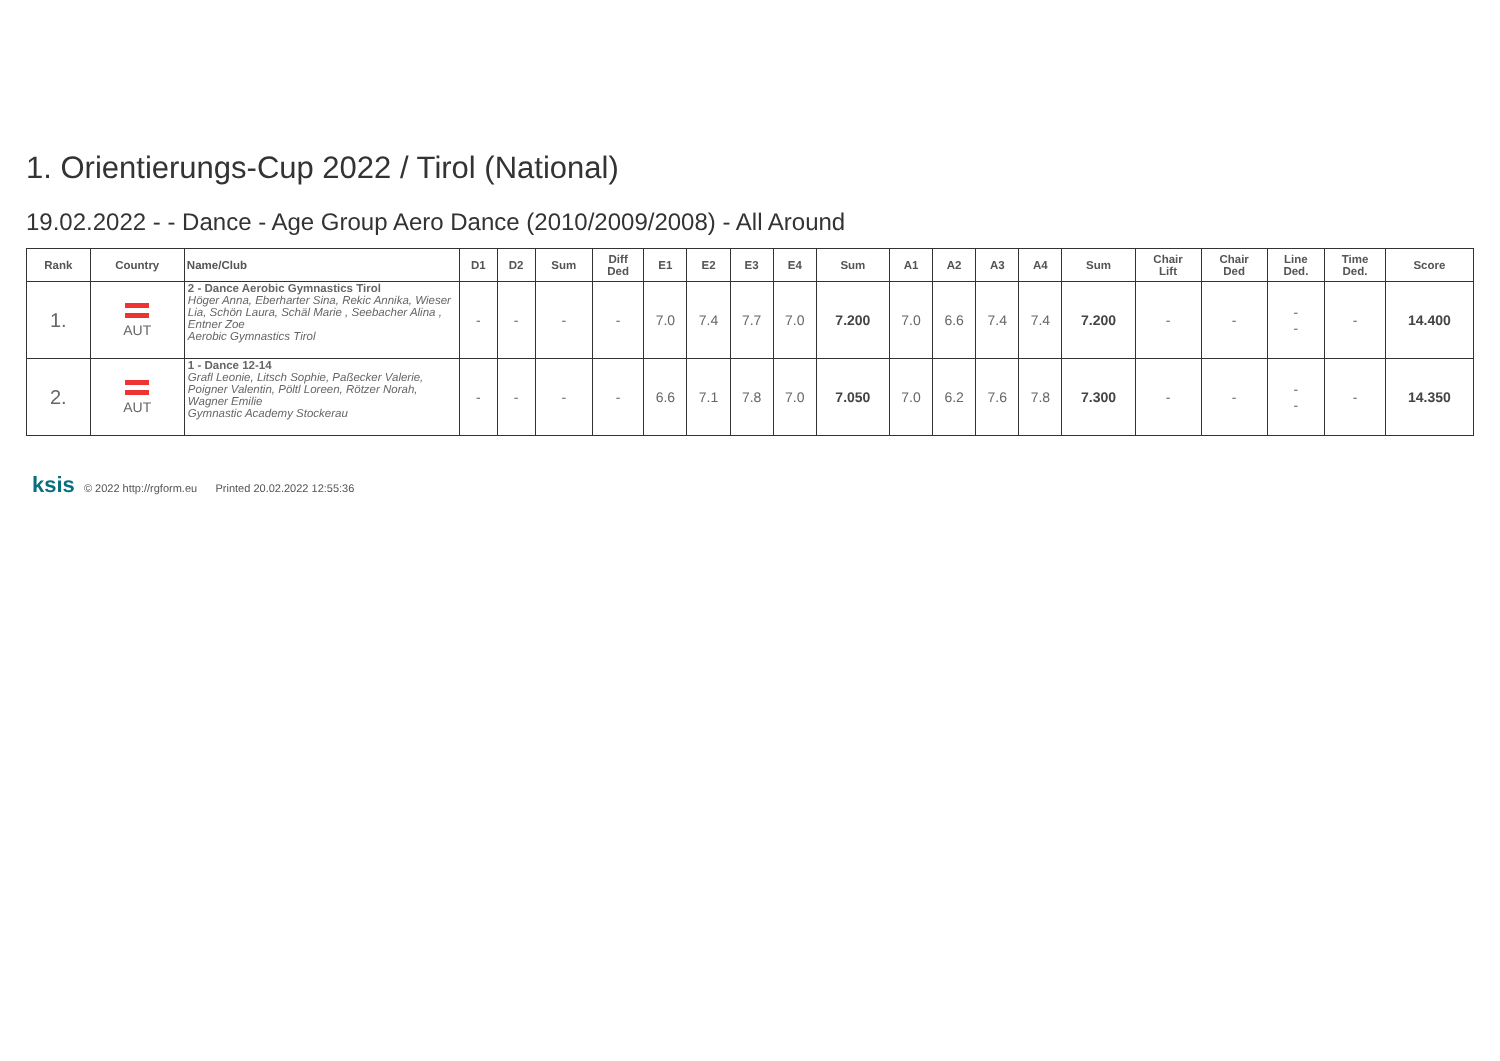1. Orientierungs-Cup 2022 / Tirol (National)
19.02.2022 - - Dance - Age Group Aero Dance (2010/2009/2008) - All Around
| Rank | Country | Name/Club | D1 | D2 | Sum | Diff Ded | E1 | E2 | E3 | E4 | Sum | A1 | A2 | A3 | A4 | Sum | Chair Lift | Chair Ded | Line Ded. | Time Ded. | Score |
| --- | --- | --- | --- | --- | --- | --- | --- | --- | --- | --- | --- | --- | --- | --- | --- | --- | --- | --- | --- | --- | --- |
| 1. | AUT | 2 - Dance Aerobic Gymnastics Tirol Höger Anna, Eberharter Sina, Rekic Annika, Wieser Lia, Schön Laura, Schäl Marie , Seebacher Alina , Entner Zoe Aerobic Gymnastics Tirol | - | - | - | - | 7.0 | 7.4 | 7.7 | 7.0 | 7.200 | 7.0 | 6.6 | 7.4 | 7.4 | 7.200 | - | - | - - | - | 14.400 |
| 2. | AUT | 1 - Dance 12-14 Grafl Leonie, Litsch Sophie, Paßecker Valerie, Poigner Valentin, Pöltl Loreen, Rötzer Norah, Wagner Emilie Gymnastic Academy Stockerau | - | - | - | - | 6.6 | 7.1 | 7.8 | 7.0 | 7.050 | 7.0 | 6.2 | 7.6 | 7.8 | 7.300 | - | - | - - | - | 14.350 |
ksis © 2022 http://rgform.eu Printed 20.02.2022 12:55:36